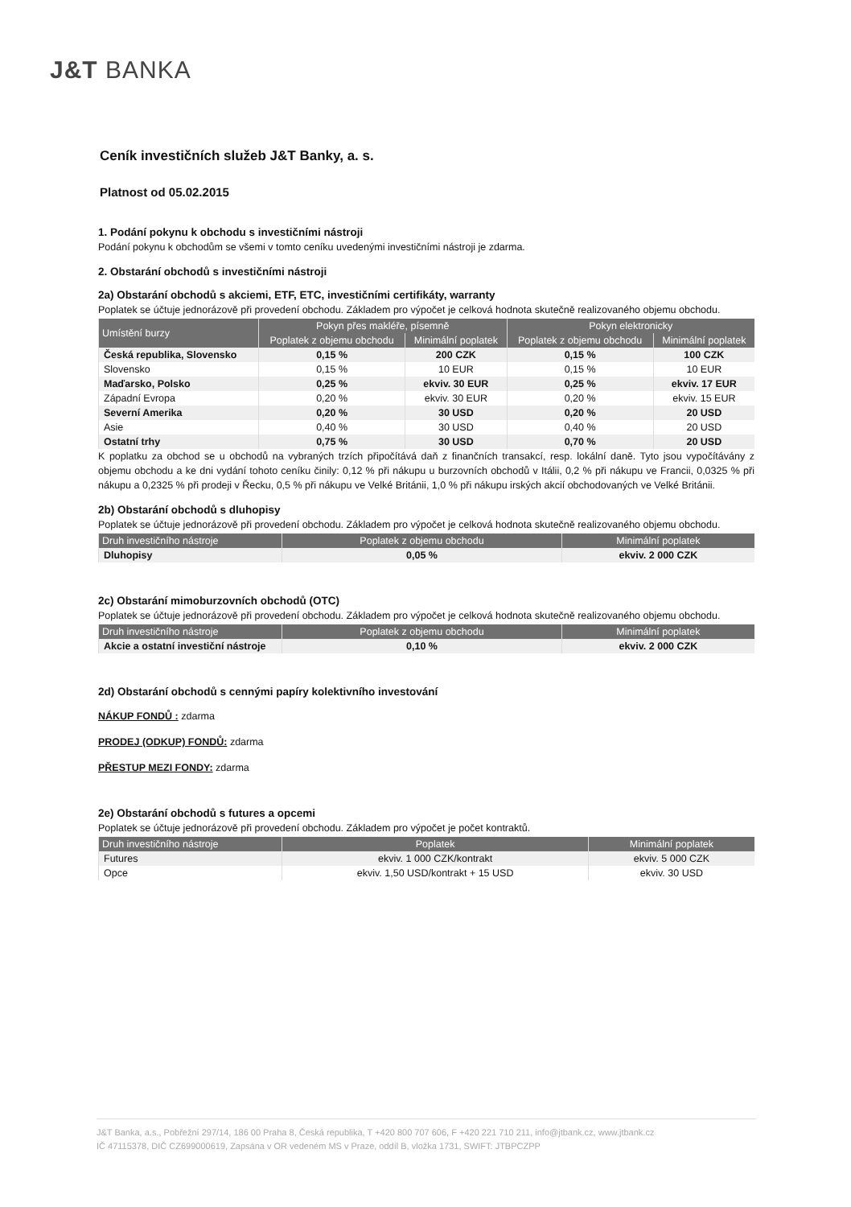J&T BANKA
Ceník investičních služeb J&T Banky, a. s.
Platnost od 05.02.2015
1. Podání pokynu k obchodu s investičními nástroji
Podání pokynu k obchodům se všemi v tomto ceníku uvedenými investičními nástroji je zdarma.
2. Obstarání obchodů s investičními nástroji
2a) Obstarání obchodů s akciemi, ETF, ETC, investičními certifikáty, warranty
Poplatek se účtuje jednorázově při provedení obchodu. Základem pro výpočet je celková hodnota skutečně realizovaného objemu obchodu.
| Umístění burzy | Pokyn přes makléře, písemně | | Pokyn elektronicky | |
| --- | --- | --- | --- | --- |
| | Poplatek z objemu obchodu | Minimální poplatek | Poplatek z objemu obchodu | Minimální poplatek |
| Česká republika, Slovensko | 0,15 % | 200 CZK | 0,15 % | 100 CZK |
| Slovensko | 0,15 % | 10 EUR | 0,15 % | 10 EUR |
| Maďarsko, Polsko | 0,25 % | ekviv. 30 EUR | 0,25 % | ekviv. 17 EUR |
| Západní Evropa | 0,20 % | ekviv. 30 EUR | 0,20 % | ekviv. 15 EUR |
| Severní Amerika | 0,20 % | 30 USD | 0,20 % | 20 USD |
| Asie | 0,40 % | 30 USD | 0,40 % | 20 USD |
| Ostatní trhy | 0,75 % | 30 USD | 0,70 % | 20 USD |
K poplatku za obchod se u obchodů na vybraných trzích připočítává daň z finančních transakcí, resp. lokální daně. Tyto jsou vypočítávány z objemu obchodu a ke dni vydání tohoto ceníku činily: 0,12 % při nákupu u burzovních obchodů v Itálii, 0,2 % při nákupu ve Francii, 0,0325 % při nákupu a 0,2325 % při prodeji v Řecku, 0,5 % při nákupu ve Velké Británii, 1,0 % při nákupu irských akcií obchodovaných ve Velké Británii.
2b) Obstarání obchodů s dluhopisy
Poplatek se účtuje jednorázově při provedení obchodu. Základem pro výpočet je celková hodnota skutečně realizovaného objemu obchodu.
| Druh investičního nástroje | Poplatek z objemu obchodu | Minimální poplatek |
| --- | --- | --- |
| Dluhopisy | 0,05 % | ekviv. 2 000 CZK |
2c) Obstarání mimoburzovních obchodů (OTC)
Poplatek se účtuje jednorázově při provedení obchodu. Základem pro výpočet je celková hodnota skutečně realizovaného objemu obchodu.
| Druh investičního nástroje | Poplatek z objemu obchodu | Minimální poplatek |
| --- | --- | --- |
| Akcie a ostatní investiční nástroje | 0,10 % | ekviv. 2 000 CZK |
2d) Obstarání obchodů s cennými papíry kolektivního investování
NÁKUP FONDŮ : zdarma
PRODEJ (ODKUP) FONDŮ: zdarma
PŘESTUP MEZI FONDY: zdarma
2e) Obstarání obchodů s futures a opcemi
Poplatek se účtuje jednorázově při provedení obchodu. Základem pro výpočet je počet kontraktů.
| Druh investičního nástroje | Poplatek | Minimální poplatek |
| --- | --- | --- |
| Futures | ekviv. 1 000 CZK/kontrakt | ekviv. 5 000 CZK |
| Opce | ekviv. 1,50 USD/kontrakt + 15 USD | ekviv. 30 USD |
J&T Banka, a.s., Pobřežní 297/14, 186 00 Praha 8, Česká republika, T +420 800 707 606, F +420 221 710 211, info@jtbank.cz, www.jtbank.cz
IČ 47115378, DIČ CZ699000619, Zapsána v OR vedeném MS v Praze, oddíl B, vložka 1731, SWIFT: JTBPCZPP